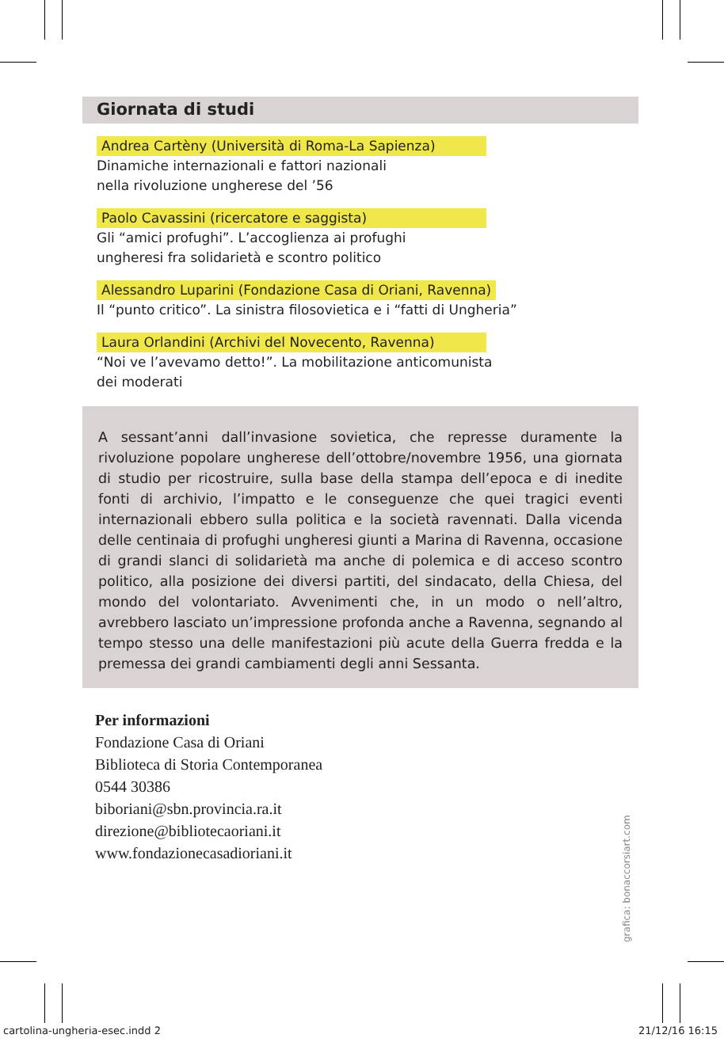Giornata di studi
Andrea Cartèny (Università di Roma-La Sapienza)
Dinamiche internazionali e fattori nazionali
nella rivoluzione ungherese del ’56
Paolo Cavassini (ricercatore e saggista)
Gli “amici profughi”. L’accoglienza ai profughi
ungheresi fra solidarietà e scontro politico
Alessandro Luparini (Fondazione Casa di Oriani, Ravenna)
Il “punto critico”. La sinistra filosovietica e i “fatti di Ungheria”
Laura Orlandini (Archivi del Novecento, Ravenna)
“Noi ve l’avevamo detto!”. La mobilitazione anticomunista
dei moderati
A sessant’anni dall’invasione sovietica, che represse duramente la rivoluzione popolare ungherese dell’ottobre/novembre 1956, una giornata di studio per ricostruire, sulla base della stampa dell’epoca e di inedite fonti di archivio, l’impatto e le conseguenze che quei tragici eventi internazionali ebbero sulla politica e la società ravennati. Dalla vicenda delle centinaia di profughi ungheresi giunti a Marina di Ravenna, occasione di grandi slanci di solidarietà ma anche di polemica e di acceso scontro politico, alla posizione dei diversi partiti, del sindacato, della Chiesa, del mondo del volontariato. Avvenimenti che, in un modo o nell’altro, avrebbero lasciato un’impressione profonda anche a Ravenna, segnando al tempo stesso una delle manifestazioni più acute della Guerra fredda e la premessa dei grandi cambiamenti degli anni Sessanta.
Per informazioni
Fondazione Casa di Oriani
Biblioteca di Storia Contemporanea
0544 30386
biboriani@sbn.provincia.ra.it
direzione@bibliotecaoriani.it
www.fondazionecasadioriani.it
grafica: bonaccorsiart.com
cartolina-ungheria-esec.indd 2 21/12/16 16:15